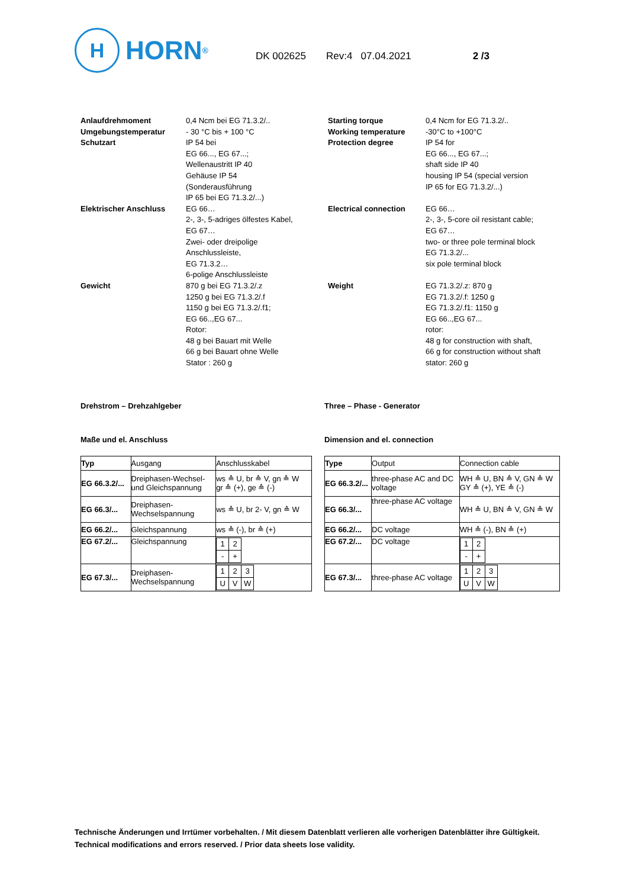H
HORN<sup>®</sup>
DK 002625 Rev:4 07.04.2021 2 /3
| Anlaufdrehmoment Umgebungstemperatur Schutzart | 0,4 Ncm bei EG 71.3.2/.. - 30 °C bis + 100 °C IP 54 bei EG 66..., EG 67...; Wellenaustritt IP 40 Gehäuse IP 54 (Sonderausführung IP 65 bei EG 71.3.2/...) | Starting torque Working temperature Protection degree | 0,4 Ncm for EG 71.3.2/.. -30°C to +100°C IP 54 for EG 66..., EG 67...; shaft side IP 40 housing IP 54 (special version IP 65 for EG 71.3.2/...) |
| Elektrischer Anschluss | EG 66… 2-, 3-, 5-adriges ölfestes Kabel, EG 67… Zwei- oder dreipolige Anschlussleiste, EG 71.3.2… 6-polige Anschlussleiste | Electrical connection | EG 66… 2-, 3-, 5-core oil resistant cable; EG 67… two- or three pole terminal block EG 71.3.2/... six pole terminal block |
| Gewicht | 870 g bei EG 71.3.2/.z 1250 g bei EG 71.3.2/.f 1150 g bei EG 71.3.2/.f1; EG 66..,EG 67... Rotor: 48 g bei Bauart mit Welle 66 g bei Bauart ohne Welle Stator : 260 g | Weight | EG 71.3.2/.z: 870 g EG 71.3.2/.f: 1250 g EG 71.3.2/.f1: 1150 g EG 66..,EG 67... rotor: 48 g for construction with shaft, 66 g for construction without shaft stator: 260 g |
Drehstrom – Drehzahlgeber Three – Phase - Generator
Maße und el. Anschluss Dimension and el. connection
| Typ | Ausgang | Anschlusskabel |
| EG 66.3.2/... | Dreiphasen-Wechsel- und Gleichspannung | ws ≙ U, br ≙ V, gn ≙ W gr ≙ (+), ge ≙ (-) |
| EG 66.3/... | Dreiphasen- Wechselspannung | ws ≙ U, br 2- V, gn ≙ W |
| EG 66.2/... | Gleichspannung | ws ≙ (-), br ≙ (+) |
| EG 67.2/... | Gleichspannung | / 1 / 2 / / - / + / |
| EG 67.3/... | Dreiphasen- Wechselspannung | / 1 / 2 / 3 / / U / V / W / |
| Type | Output | Connection cable |
| EG 66.3.2/... | three-phase AC and DC voltage | WH ≙ U, BN ≙ V, GN ≙ W GY ≙ (+), YE ≙ (-) |
| EG 66.3/... | three-phase AC voltage | WH ≙ U, BN ≙ V, GN ≙ W |
| EG 66.2/... | DC voltage | WH ≙ (-), BN ≙ (+) |
| EG 67.2/... | DC voltage | / 1 / 2 / / - / + / |
| EG 67.3/... | three-phase AC voltage | / 1 / 2 / 3 / / U / V / W / |
Technische Änderungen und Irrtümer vorbehalten. / Mit diesem Datenblatt verlieren alle vorherigen Datenblätter ihre Gültigkeit.
Technical modifications and errors reserved. / Prior data sheets lose validity.